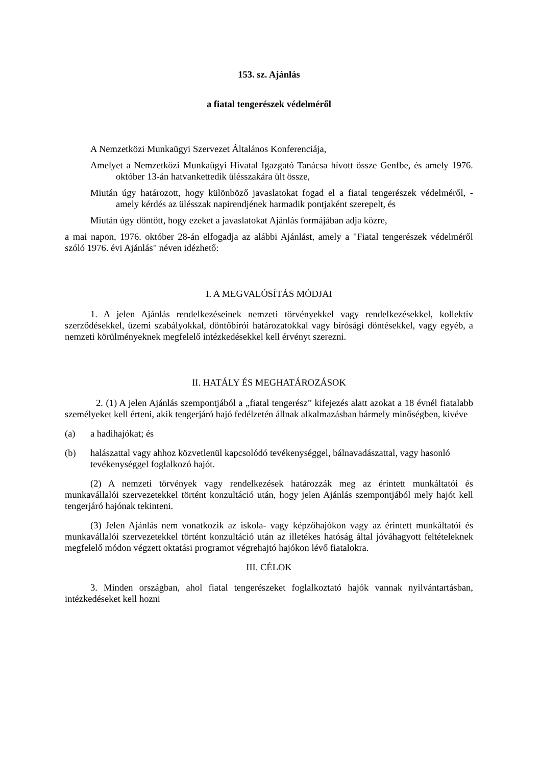153. sz. Ajánlás
a fiatal tengerészek védelméről
A Nemzetközi Munkaügyi Szervezet Általános Konferenciája,
Amelyet a Nemzetközi Munkaügyi Hivatal Igazgató Tanácsa hívott össze Genfbe, és amely 1976. október 13-án hatvankettedik ülésszakára ült össze,
Miután úgy határozott, hogy különböző javaslatokat fogad el a fiatal tengerészek védelméről, - amely kérdés az ülésszak napirendjének harmadik pontjaként szerepelt, és
Miután úgy döntött, hogy ezeket a javaslatokat Ajánlás formájában adja közre,
a mai napon, 1976. október 28-án elfogadja az alábbi Ajánlást, amely a "Fiatal tengerészek védelméről szóló 1976. évi Ajánlás" néven idézhető:
I. A MEGVALÓSÍTÁS MÓDJAI
1. A jelen Ajánlás rendelkezéseinek nemzeti törvényekkel vagy rendelkezésekkel, kollektív szerződésekkel, üzemi szabályokkal, döntőbírói határozatokkal vagy bírósági döntésekkel, vagy egyéb, a nemzeti körülményeknek megfelelő intézkedésekkel kell érvényt szerezni.
II. HATÁLY ÉS MEGHATÁROZÁSOK
2. (1) A jelen Ajánlás szempontjából a „fiatal tengerész” kifejezés alatt azokat a 18 évnél fiatalabb személyeket kell érteni, akik tengerjáró hajó fedélzetén állnak alkalmazásban bármely minőségben, kivéve
(a) a hadihajókat; és
(b) halászattal vagy ahhoz közvetlenül kapcsolódó tevékenységgel, bálnavadászattal, vagy hasonló tevékenységgel foglalkozó hajót.
(2) A nemzeti törvények vagy rendelkezések határozzák meg az érintett munkáltatói és munkavállalói szervezetekkel történt konzultáció után, hogy jelen Ajánlás szempontjából mely hajót kell tengerjáró hajónak tekinteni.
(3) Jelen Ajánlás nem vonatkozik az iskola- vagy képzőhajókon vagy az érintett munkáltatói és munkavállalói szervezetekkel történt konzultáció után az illetékes hatóság által jóváhagyott feltételeknek megfelelő módon végzett oktatási programot végrehajtó hajókon lévő fiatalokra.
III. CÉLOK
3. Minden országban, ahol fiatal tengerészeket foglalkoztató hajók vannak nyilvántartásban, intézkedéseket kell hozni